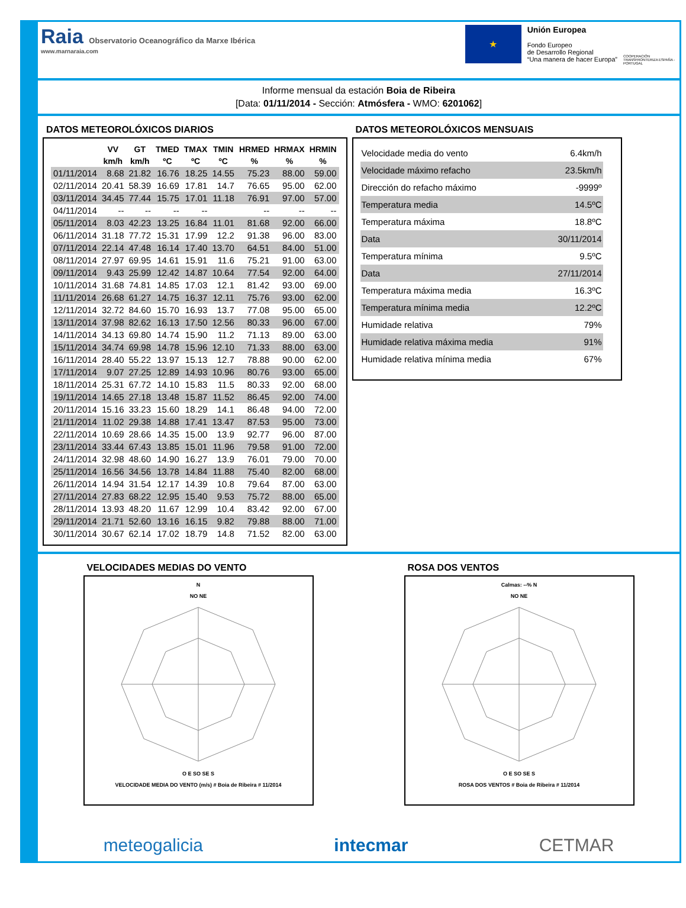Raia Observatorio Oceanográfico da Marxe Ibérica
www.marnaraia.com
★
Unión Europea
Fondo Europeo
de Desarrollo Regional
“Una manera de hacer Europa”
COOPERACIÓN TRANSFRONTERIZA ESPAÑA - PORTUGAL
Informe mensual da estación Boia de Ribeira
[Data: 01/11/2014 - Sección: Atmósfera - WMO: 6201062]
DATOS METEOROLÓXICOS DIARIOS
| | VV | GT | TMED | TMAX | TMIN | HRMED | HRMAX | HRMIN |
| --- | --- | --- | --- | --- | --- | --- | --- | --- |
| | km/h | km/h | ºC | ºC | ºC | % | % | % |
| 01/11/2014 | 8.68 | 21.82 | 16.76 | 18.25 | 14.55 | 75.23 | 88.00 | 59.00 |
| 02/11/2014 | 20.41 | 58.39 | 16.69 | 17.81 | 14.7 | 76.65 | 95.00 | 62.00 |
| 03/11/2014 | 34.45 | 77.44 | 15.75 | 17.01 | 11.18 | 76.91 | 97.00 | 57.00 |
| 04/11/2014 | -- | -- | -- | -- | | -- | -- | -- |
| 05/11/2014 | 8.03 | 42.23 | 13.25 | 16.84 | 11.01 | 81.68 | 92.00 | 66.00 |
| 06/11/2014 | 31.18 | 77.72 | 15.31 | 17.99 | 12.2 | 91.38 | 96.00 | 83.00 |
| 07/11/2014 | 22.14 | 47.48 | 16.14 | 17.40 | 13.70 | 64.51 | 84.00 | 51.00 |
| 08/11/2014 | 27.97 | 69.95 | 14.61 | 15.91 | 11.6 | 75.21 | 91.00 | 63.00 |
| 09/11/2014 | 9.43 | 25.99 | 12.42 | 14.87 | 10.64 | 77.54 | 92.00 | 64.00 |
| 10/11/2014 | 31.68 | 74.81 | 14.85 | 17.03 | 12.1 | 81.42 | 93.00 | 69.00 |
| 11/11/2014 | 26.68 | 61.27 | 14.75 | 16.37 | 12.11 | 75.76 | 93.00 | 62.00 |
| 12/11/2014 | 32.72 | 84.60 | 15.70 | 16.93 | 13.7 | 77.08 | 95.00 | 65.00 |
| 13/11/2014 | 37.98 | 82.62 | 16.13 | 17.50 | 12.56 | 80.33 | 96.00 | 67.00 |
| 14/11/2014 | 34.13 | 69.80 | 14.74 | 15.90 | 11.2 | 71.13 | 89.00 | 63.00 |
| 15/11/2014 | 34.74 | 69.98 | 14.78 | 15.96 | 12.10 | 71.33 | 88.00 | 63.00 |
| 16/11/2014 | 28.40 | 55.22 | 13.97 | 15.13 | 12.7 | 78.88 | 90.00 | 62.00 |
| 17/11/2014 | 9.07 | 27.25 | 12.89 | 14.93 | 10.96 | 80.76 | 93.00 | 65.00 |
| 18/11/2014 | 25.31 | 67.72 | 14.10 | 15.83 | 11.5 | 80.33 | 92.00 | 68.00 |
| 19/11/2014 | 14.65 | 27.18 | 13.48 | 15.87 | 11.52 | 86.45 | 92.00 | 74.00 |
| 20/11/2014 | 15.16 | 33.23 | 15.60 | 18.29 | 14.1 | 86.48 | 94.00 | 72.00 |
| 21/11/2014 | 11.02 | 29.38 | 14.88 | 17.41 | 13.47 | 87.53 | 95.00 | 73.00 |
| 22/11/2014 | 10.69 | 28.66 | 14.35 | 15.00 | 13.9 | 92.77 | 96.00 | 87.00 |
| 23/11/2014 | 33.44 | 67.43 | 13.85 | 15.01 | 11.96 | 79.58 | 91.00 | 72.00 |
| 24/11/2014 | 32.98 | 48.60 | 14.90 | 16.27 | 13.9 | 76.01 | 79.00 | 70.00 |
| 25/11/2014 | 16.56 | 34.56 | 13.78 | 14.84 | 11.88 | 75.40 | 82.00 | 68.00 |
| 26/11/2014 | 14.94 | 31.54 | 12.17 | 14.39 | 10.8 | 79.64 | 87.00 | 63.00 |
| 27/11/2014 | 27.83 | 68.22 | 12.95 | 15.40 | 9.53 | 75.72 | 88.00 | 65.00 |
| 28/11/2014 | 13.93 | 48.20 | 11.67 | 12.99 | 10.4 | 83.42 | 92.00 | 67.00 |
| 29/11/2014 | 21.71 | 52.60 | 13.16 | 16.15 | 9.82 | 79.88 | 88.00 | 71.00 |
| 30/11/2014 | 30.67 | 62.14 | 17.02 | 18.79 | 14.8 | 71.52 | 82.00 | 63.00 |
DATOS METEOROLÓXICOS MENSUAIS
| Velocidade media do vento | 6.4km/h |
| Velocidade máximo refacho | 23.5km/h |
| Dirección do refacho máximo | -9999º |
| Temperatura media | 14.5ºC |
| Temperatura máxima | 18.8ºC |
| Data | 30/11/2014 |
| Temperatura mínima | 9.5ºC |
| Data | 27/11/2014 |
| Temperatura máxima media | 16.3ºC |
| Temperatura mínima media | 12.2ºC |
| Humidade relativa | 79% |
| Humidade relativa máxima media | 91% |
| Humidade relativa mínima media | 67% |
VELOCIDADES MEDIAS DO VENTO
N
NO NE
O E SO SE S
VELOCIDADE MEDIA DO VENTO (m/s) # Boia de Ribeira # 11/2014
ROSA DOS VENTOS
Calmas: --% N
NO NE
O E SO SE S
ROSA DOS VENTOS # Boia de Ribeira # 11/2014
meteogalicia intecmar CETMAR